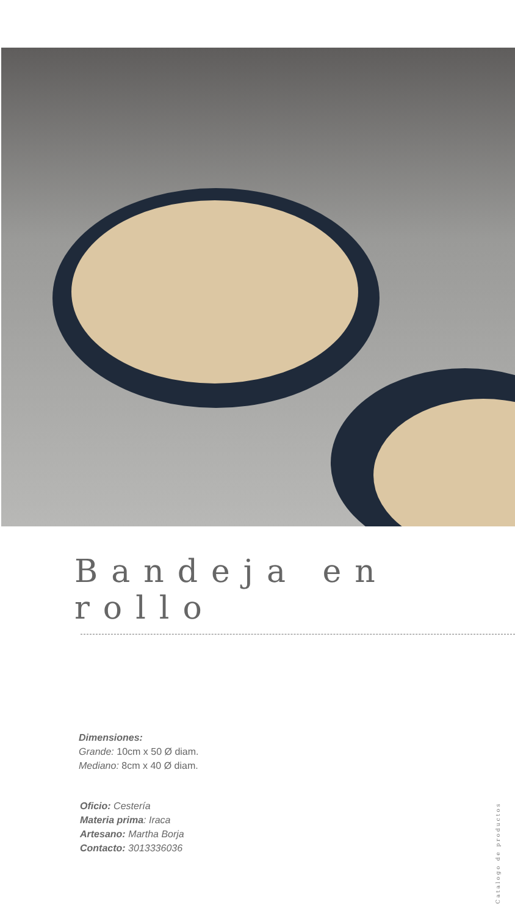Bandeja en rollo
Dimensiones:
Grande: 10cm x 50 Ø diam.
Mediano: 8cm x 40 Ø diam.
Oficio: Cestería
Materia prima: Iraca
Artesano: Martha Borja
Contacto: 3013336036
Catalogo de productos